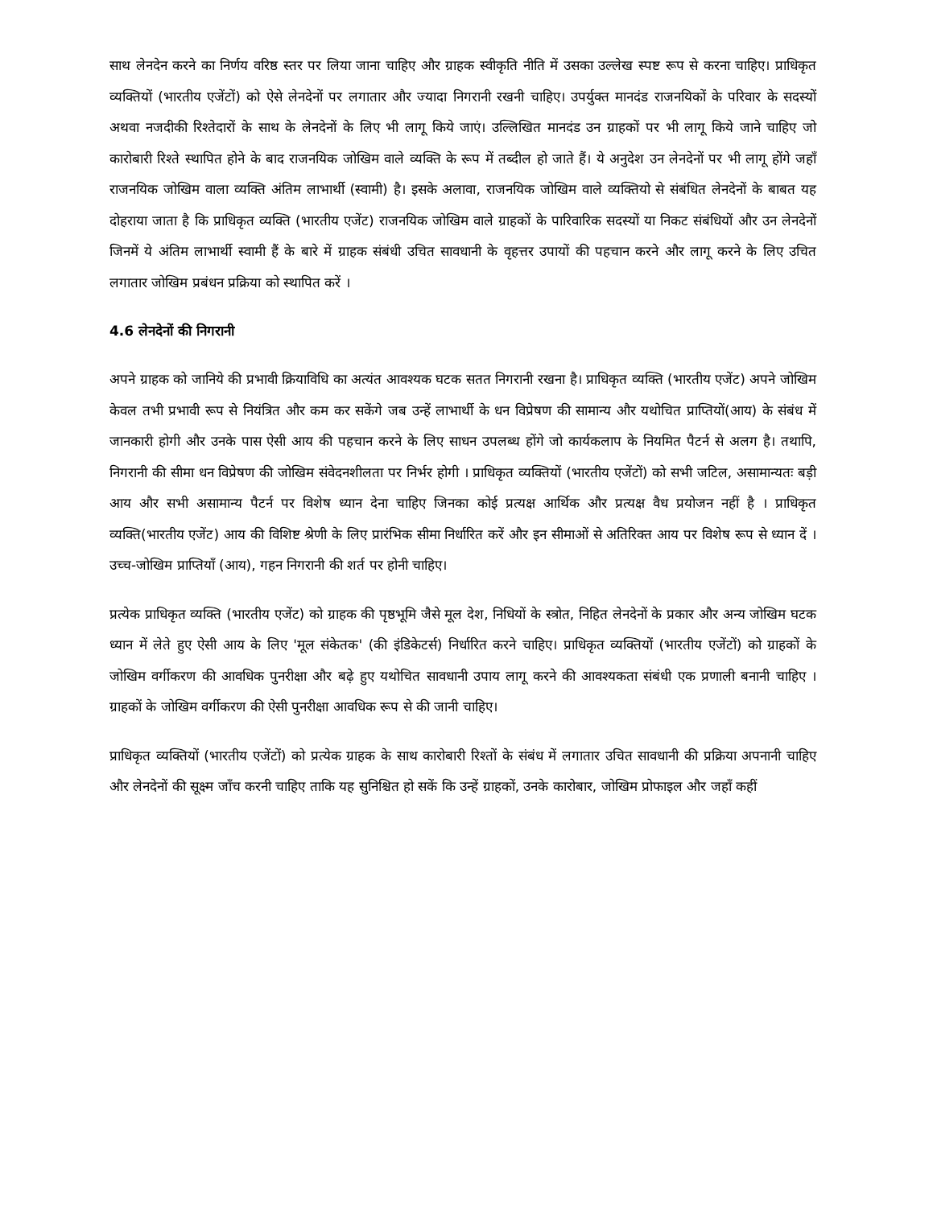साथ लेनदेन करने का निर्णय वरिष्ठ स्तर पर लिया जाना चाहिए और ग्राहक स्वीकृति नीति में उसका उल्लेख स्पष्ट रूप से करना चाहिए। प्राधिकृत व्यक्तियों (भारतीय एजेंटों) को ऐसे लेनदेनों पर लगातार और ज्यादा निगरानी रखनी चाहिए। उपर्युक्त मानदंड राजनयिकों के परिवार के सदस्यों अथवा नजदीकी रिश्तेदारों के साथ के लेनदेनों के लिए भी लागू किये जाएं। उल्लिखित मानदंड उन ग्राहकों पर भी लागू किये जाने चाहिए जो कारोबारी रिश्ते स्थापित होने के बाद राजनयिक जोखिम वाले व्यक्ति के रूप में तब्दील हो जाते हैं। ये अनुदेश उन लेनदेनों पर भी लागू होंगे जहाँ राजनयिक जोखिम वाला व्यक्ति अंतिम लाभार्थी (स्वामी) है। इसके अलावा, राजनयिक जोखिम वाले व्यक्तियो से संबंधित लेनदेनों के बाबत यह दोहराया जाता है कि प्राधिकृत व्यक्ति (भारतीय एजेंट) राजनयिक जोखिम वाले ग्राहकों के पारिवारिक सदस्यों या निकट संबंधियों और उन लेनदेनों जिनमें ये अंतिम लाभार्थी स्वामी हैं के बारे में ग्राहक संबंधी उचित सावधानी के वृहत्तर उपायों की पहचान करने और लागू करने के लिए उचित लगातार जोखिम प्रबंधन प्रक्रिया को स्थापित करें ।
4.6 लेनदेनों की निगरानी
अपने ग्राहक को जानिये की प्रभावी क्रियाविधि का अत्यंत आवश्यक घटक सतत निगरानी रखना है। प्राधिकृत व्यक्ति (भारतीय एजेंट) अपने जोखिम केवल तभी प्रभावी रूप से नियंत्रित और कम कर सकेंगे जब उन्हें लाभार्थी के धन विप्रेषण की सामान्य और यथोचित प्राप्तियों(आय) के संबंध में जानकारी होगी और उनके पास ऐसी आय की पहचान करने के लिए साधन उपलब्ध होंगे जो कार्यकलाप के नियमित पैटर्न से अलग है। तथापि, निगरानी की सीमा धन विप्रेषण की जोखिम संवेदनशीलता पर निर्भर होगी । प्राधिकृत व्यक्तियों (भारतीय एजेंटों) को सभी जटिल, असामान्यतः बड़ी आय और सभी असामान्य पैटर्न पर विशेष ध्यान देना चाहिए जिनका कोई प्रत्यक्ष आर्थिक और प्रत्यक्ष वैध प्रयोजन नहीं है । प्राधिकृत व्यक्ति(भारतीय एजेंट) आय की विशिष्ट श्रेणी के लिए प्रारंभिक सीमा निर्धारित करें और इन सीमाओं से अतिरिक्त आय पर विशेष रूप से ध्यान दें । उच्च-जोखिम प्राप्तियाँ (आय), गहन निगरानी की शर्त पर होनी चाहिए।
प्रत्येक प्राधिकृत व्यक्ति (भारतीय एजेंट) को ग्राहक की पृष्ठभूमि जैसे मूल देश, निधियों के स्त्रोत, निहित लेनदेनों के प्रकार और अन्य जोखिम घटक ध्यान में लेते हुए ऐसी आय के लिए 'मूल संकेतक' (की इंडिकेटर्स) निर्धारित करने चाहिए। प्राधिकृत व्यक्तियों (भारतीय एजेंटों) को ग्राहकों के जोखिम वर्गीकरण की आवधिक पुनरीक्षा और बढ़े हुए यथोचित सावधानी उपाय लागू करने की आवश्यकता संबंधी एक प्रणाली बनानी चाहिए । ग्राहकों के जोखिम वर्गीकरण की ऐसी पुनरीक्षा आवधिक रूप से की जानी चाहिए।
प्राधिकृत व्यक्तियों (भारतीय एजेंटों) को प्रत्येक ग्राहक के साथ कारोबारी रिश्तों के संबंध में लगातार उचित सावधानी की प्रक्रिया अपनानी चाहिए और लेनदेनों की सूक्ष्म जाँच करनी चाहिए ताकि यह सुनिश्चित हो सकें कि उन्हें ग्राहकों, उनके कारोबार, जोखिम प्रोफाइल और जहाँ कहीं